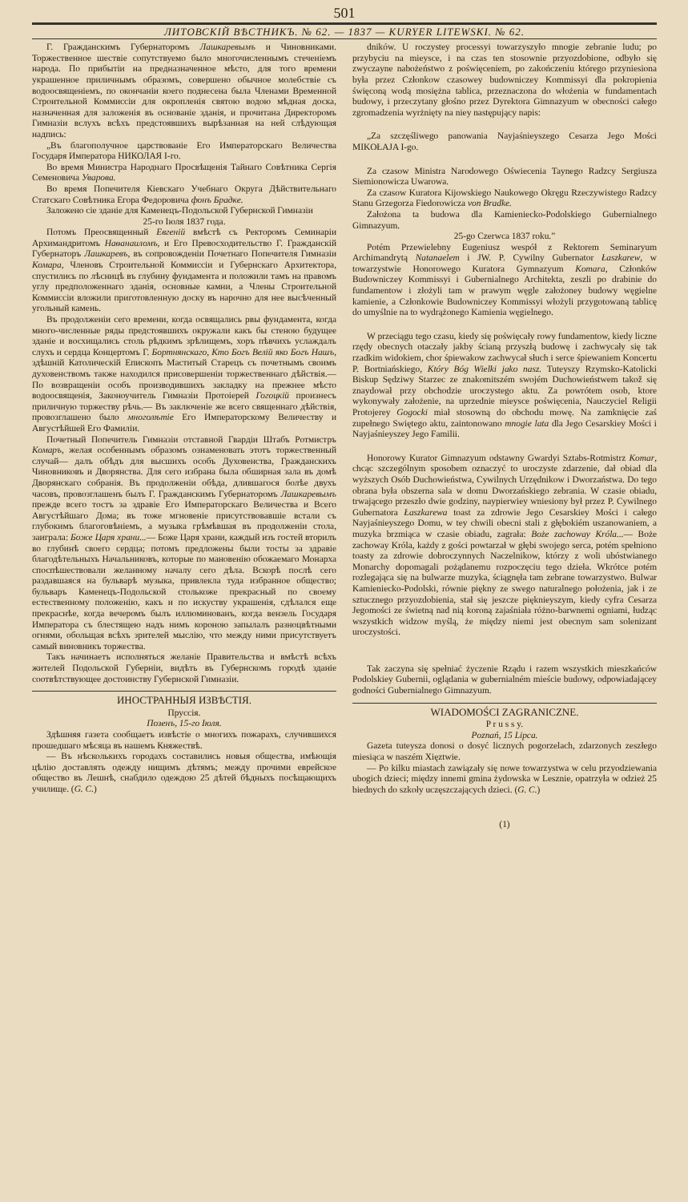501
ЛИТОВСКІЙ ВѢСТНИКЪ. № 62. — 1837 — KURYER LITEWSKI. № 62.
Г. Гражданскимъ Губернаторомъ Лашкаревымъ и Чиновниками. Торжественное шествіе сопутствуемо было многочисленнымъ стеченіемъ народа. По прибытіи на предназначенное мѣсто, для того времени украшенное приличнымъ образомъ, совершено обычное молебствіе съ водоосвященіемъ, по окончаніи коего поднесена была Членами Временной Строительной Коммиссіи для окропленія святою водою мѣдная доска, назначенная для заложенія въ основаніе зданія, и прочитана Директоромъ Гимназіи вслухъ всѣхъ предстоявшихъ вырѣзанная на ней слѣдующая надпись:
„Въ благополучное царствованіе Его Императорскаго Величества Государя Императора НИКОЛАЯ I-го.
Во время Министра Народнаго Просвѣщенія Тайнаго Совѣтника Сергія Семеновича Уварова.
Во время Попечителя Кіевскаго Учебнаго Округа Дѣйствительнаго Статскаго Совѣтника Егора Федоровича фонъ Брадке.
Заложено сіе зданіе для Каменецъ-Подольской Губернской Гимназіи
25-го Іюля 1837 года.
Потомъ Преосвященный Евгеній вмѣстѣ съ Ректоромъ Семинаріи Архимандритомъ Наѳанаиломъ, и Его Превосходительство Г. Гражданскій Губернаторъ Лашкаревъ, въ сопровожденіи Почетнаго Попечителя Гимназіи Комара, Членовъ Строительной Коммиссіи и Губернскаго Архитектора, спустились по лѣсницѣ въ глубину фундамента и положили тамъ на правомъ углу предположеннаго зданія, основные камни, а Члены Строительной Коммиссіи вложили приготовленную доску въ нарочно для нее высѣченный угольный камень.
Въ продолженіи сего времени, когда освящались рвы фундамента, когда много-численные ряды предстоявшихъ окружали какъ бы стеною будущее зданіе и восхищались столь рѣдкимъ зрѣлищемъ, хоръ пѣвчихъ услаждалъ слухъ и сердца Концертомъ Г. Бортнянскаго, Кто Богъ Велій яко Богъ Нашъ, здѣшній Католическій Епископъ Маститый Старецъ съ почетнымъ своимъ духовенствомъ также находился присовершеніи торжественнаго дѣйствія.— По возвращеніи особъ производившихъ закладку на прежнее мѣсто водоосвященія, Законоучитель Гимназіи Протоіерей Гогоцкій произнесъ приличную торжеству рѣчь.— Въ заключеніе же всего священнаго дѣйствія, провозглашено было многолѣтіе Его Императорскому Величеству и Августѣйшей Его Фамиліи.
Почетный Попечитель Гимназіи отставной Гвардіи Штабъ Ротмистръ Комаръ, желая особеннымъ образомъ ознаменовать этотъ торжественный случай— далъ обѣдъ для высшихъ особъ Духовенства, Гражданскихъ Чиновниковъ и Дворянства. Для сего избрана была обширная зала въ домѣ Дворянскаго собранія. Въ продолженіи обѣда, длившагося болѣе двухъ часовъ, провозглашенъ былъ Г. Гражданскимъ Губернаторомъ Лашкаревымъ прежде всего тостъ за здравіе Его Императорскаго Величества и Всего Августѣйшаго Дома; въ тоже мгновеніе присутствовавшіе встали съ глубокимъ благоговѣніемъ, а музыка грѣмѣвшая въ продолженіи стола, заиграла: Боже Царя храни...— Боже Царя храни, каждый изъ гостей вторилъ во глубинѣ своего сердца; потомъ предложены были тосты за здравіе благодѣтельныхъ Начальниковъ, которые по мановенію обожаемаго Монарха споспѣшествовали желанному началу сего дѣла. Вскорѣ послѣ сего раздавшаяся на бульварѣ музыка, привлекла туда избранное общество; бульваръ Каменецъ-Подольской столькоже прекрасный по своему естественному положенію, какъ и по искуству украшенія, сдѣлался еще прекраснѣе, когда вечеромъ былъ иллюминованъ, когда вензель Государя Императора съ блестящею надъ нимъ короною запылалъ разноцвѣтными огнями, обольщая всѣхъ зрителей мыслію, что между ними присутствуетъ самый виновникъ торжества.
Такъ начинаетъ исполняться желаніе Правительства и вмѣстѣ всѣхъ жителей Подольской Губерніи, видѣть въ Губернскомъ городѣ зданіе соотвѣтствующее достоинству Губернской Гимназіи.
ИНОСТРАННЫЯ ИЗВѢСТІЯ.
Пруссія.
Позенъ, 15-го Іюля.
Здѣшняя газета сообщаетъ извѣстіе о многихъ пожарахъ, случившихся прошедшаго мѣсяца въ нашемъ Княжествѣ.
— Въ нѣсколькихъ городахъ составились новыя общества, имѣющія цѣлію доставлять одежду нищимъ дѣтямъ; между прочими еврейское общество въ Лешнѣ, снабдило одеждою 25 дѣтей бѣдныхъ посѣщающихъ училище. (G. C.)
dników. U roczystey processyi towarzyszyło mnogie zebranie ludu; po przybyciu na mieysce, i na czas ten stosownie przyozdobione, odbyło się zwyczayne nabożeństwo z poświęceniem, po zakończeniu którego przyniesiona była przez Członkow czasowey budowniczey Kommissyi dla pokropienia święconą wodą mosiężna tablica, przeznaczona do włożenia w fundamentach budowy, i przeczytany głośno przez Dyrektora Gimnazyum w obecności całego zgromadzenia wyrżnięty na niey następujący napis:
„Za szczęśliwego panowania Nayjaśnieyszego Cesarza Jego Mości MIKOŁAJA I-go.
Za czasow Ministra Narodowego Oświecenia Taynego Radzcy Sergiusza Siemionowicza Uwarowa.
Za czasow Kuratora Kijowskiego Naukowego Okręgu Rzeczywistego Radzcy Stanu Grzegorza Fiedorowicza von Bradke.
Założona ta budowa dla Kamieniecko-Podolskiego Gubernialnego Gimnazyum.
25-go Czerwca 1837 roku.”
Potém Przewielebny Eugeniusz wespół z Rektorem Seminaryum Archimandrytą Natanaelem i JW. P. Cywilny Gubernator Łaszkarew, w towarzystwie Honorowego Kuratora Gymnazyum Komara, Członków Budowniczey Kommissyi i Gubernialnego Architekta, zeszli po drabinie do fundamentow i złożyli tam w prawym węgle założoney budowy węgielne kamienie, a Członkowie Budowniczey Kommissyi włożyli przygotowaną tablicę do umyślnie na to wydrążonego Kamienia węgielnego.
W przeciągu tego czasu, kiedy się poświęcały rowy fundamentow, kiedy liczne rzędy obecnych otaczały jakby ścianą przyszłą budowę i zachwycały się tak rzadkim widokiem, chor śpiewakow zachwycał słuch i serce śpiewaniem Koncertu P. Bortniańskiego, Który Bóg Wielki jako nasz. Tuteyszy Rzymsko-Katolicki Biskup Sędziwy Starzec ze znakomitszém swojém Duchowieństwem takož się znaydował przy obchodzie uroczystego aktu. Za powrótem osob, ktore wykonywały założenie, na uprzednie mieysce poświęcenia, Nauczyciel Religii Protojerey Gogocki miał stosowną do obchodu mowę. Na zamknięcie zaś zupełnego Swiętego aktu, zaintonowano mnogie lata dla Jego Cesarskiey Mości i Nayjaśnieyszey Jego Familii.
Honorowy Kurator Gimnazyum odstawny Gwardyi Sztabs-Rotmistrz Komar, chcąc szczególnym sposobem oznaczyć to uroczyste zdarzenie, dał obiad dla wyższych Osób Duchowieństwa, Cywilnych Urzędnikow i Dworzaństwa. Do tego obrana była obszerna sala w domu Dworzańskiego zebrania. W czasie obiadu, trwającego przeszło dwie godziny, naypierwiey wniesiony był przez P. Cywilnego Gubernatora Łaszkarewa toast za zdrowie Jego Cesarskiey Mości i całego Nayjaśnieyszego Domu, w tey chwili obecni stali z głębokiém uszanowaniem, a muzyka brzmiąca w czasie obiadu, zagrała: Boże zachoway Króla...— Boże zachoway Króla, każdy z gości powtarzał w głębi swojego serca, potém spełniono toasty za zdrowie dobroczynnych Naczelnikow, którzy z woli ubóstwianego Monarchy dopomagali pożądanemu rozpoczęciu tego dzieła. Wkrótce potém rozlegająca się na bulwarze muzyka, ściągnęła tam zebrane towarzystwo. Bulwar Kamieniecko-Podolski, równie piękny ze swego naturalnego położenia, jak i ze sztucznego przyozdobienia, stał się jeszcze pięknieyszym, kiedy cyfra Cesarza Jegomości ze świetną nad nią koroną zajaśniała różno-barwnemi ogniami, łudząc wszystkich widzow myślą, że między niemi jest obecnym sam solenizant uroczystości.
Tak zaczyna się spełniać życzenie Rządu i razem wszystkich mieszkańców Podolskiey Gubernii, oglądania w gubernialném mieście budowy, odpowiadającey godności Gubernialnego Gimnazyum.
WIADOMOŚCI ZAGRANICZNE.
P r u s s y.
Poznań, 15 Lipca.
Gazeta tuteysza donosi o dosyć licznych pogorzelach, zdarzonych zeszłego miesiąca w naszém Xięztwie.
— Po kilku miastach zawiązały się nowe towarzystwa w celu przyodziewania ubogich dzieci; między innemi gmina żydowska w Lesznie, opatrzyła w odzież 25 biednych do szkoły uczęszczających dzieci. (G. C.)
(1)